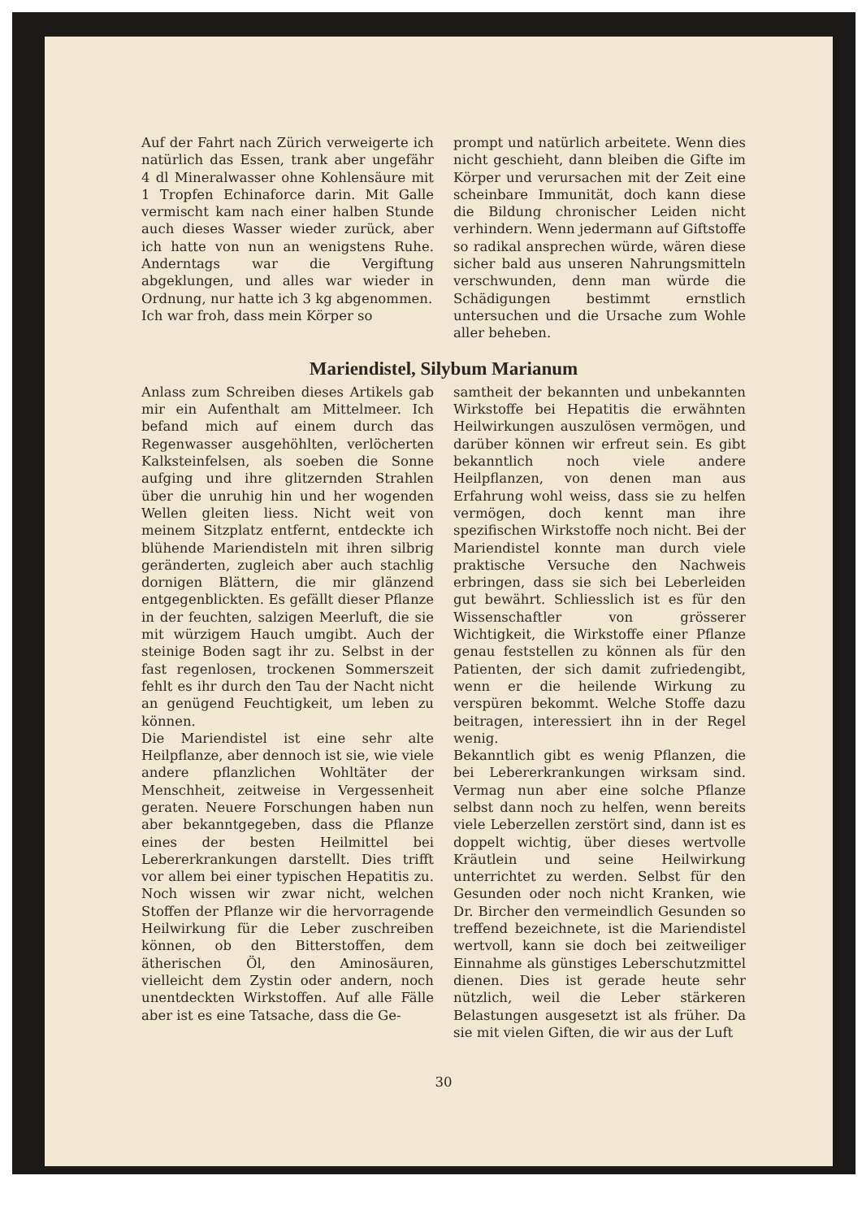Auf der Fahrt nach Zürich verweigerte ich natürlich das Essen, trank aber ungefähr 4 dl Mineralwasser ohne Kohlensäure mit 1 Tropfen Echinaforce darin. Mit Galle vermischt kam nach einer halben Stunde auch dieses Wasser wieder zurück, aber ich hatte von nun an wenigstens Ruhe. Anderntags war die Vergiftung abgeklungen, und alles war wieder in Ordnung, nur hatte ich 3 kg abgenommen.
Ich war froh, dass mein Körper so
prompt und natürlich arbeitete. Wenn dies nicht geschieht, dann bleiben die Gifte im Körper und verursachen mit der Zeit eine scheinbare Immunität, doch kann diese die Bildung chronischer Leiden nicht verhindern. Wenn jedermann auf Giftstoffe so radikal ansprechen würde, wären diese sicher bald aus unseren Nahrungsmitteln verschwunden, denn man würde die Schädigungen bestimmt ernstlich untersuchen und die Ursache zum Wohle aller beheben.
Mariendistel, Silybum Marianum
Anlass zum Schreiben dieses Artikels gab mir ein Aufenthalt am Mittelmeer. Ich befand mich auf einem durch das Regenwasser ausgehöhlten, verlöcherten Kalksteinfelsen, als soeben die Sonne aufging und ihre glitzernden Strahlen über die unruhig hin und her wogenden Wellen gleiten liess. Nicht weit von meinem Sitzplatz entfernt, entdeckte ich blühende Mariendisteln mit ihren silbrig geränderten, zugleich aber auch stachlig dornigen Blättern, die mir glänzend entgegenblickten. Es gefällt dieser Pflanze in der feuchten, salzigen Meerluft, die sie mit würzigem Hauch umgibt. Auch der steinige Boden sagt ihr zu. Selbst in der fast regenlosen, trockenen Sommerszeit fehlt es ihr durch den Tau der Nacht nicht an genügend Feuchtigkeit, um leben zu können.
Die Mariendistel ist eine sehr alte Heilpflanze, aber dennoch ist sie, wie viele andere pflanzlichen Wohltäter der Menschheit, zeitweise in Vergessenheit geraten. Neuere Forschungen haben nun aber bekanntgegeben, dass die Pflanze eines der besten Heilmittel bei Lebererkrankungen darstellt. Dies trifft vor allem bei einer typischen Hepatitis zu. Noch wissen wir zwar nicht, welchen Stoffen der Pflanze wir die hervorragende Heilwirkung für die Leber zuschreiben können, ob den Bitterstoffen, dem ätherischen Öl, den Aminosäuren, vielleicht dem Zystin oder andern, noch unentdeckten Wirkstoffen. Auf alle Fälle aber ist es eine Tatsache, dass die Ge-
samtheit der bekannten und unbekannten Wirkstoffe bei Hepatitis die erwähnten Heilwirkungen auszulösen vermögen, und darüber können wir erfreut sein. Es gibt bekanntlich noch viele andere Heilpflanzen, von denen man aus Erfahrung wohl weiss, dass sie zu helfen vermögen, doch kennt man ihre spezifischen Wirkstoffe noch nicht. Bei der Mariendistel konnte man durch viele praktische Versuche den Nachweis erbringen, dass sie sich bei Leberleiden gut bewährt. Schliesslich ist es für den Wissenschaftler von grösserer Wichtigkeit, die Wirkstoffe einer Pflanze genau feststellen zu können als für den Patienten, der sich damit zufriedengibt, wenn er die heilende Wirkung zu verspüren bekommt. Welche Stoffe dazu beitragen, interessiert ihn in der Regel wenig.
Bekanntlich gibt es wenig Pflanzen, die bei Lebererkrankungen wirksam sind. Vermag nun aber eine solche Pflanze selbst dann noch zu helfen, wenn bereits viele Leberzellen zerstört sind, dann ist es doppelt wichtig, über dieses wertvolle Kräutlein und seine Heilwirkung unterrichtet zu werden. Selbst für den Gesunden oder noch nicht Kranken, wie Dr. Bircher den vermeindlich Gesunden so treffend bezeichnete, ist die Mariendistel wertvoll, kann sie doch bei zeitweiliger Einnahme als günstiges Leberschutzmittel dienen. Dies ist gerade heute sehr nützlich, weil die Leber stärkeren Belastungen ausgesetzt ist als früher. Da sie mit vielen Giften, die wir aus der Luft
30